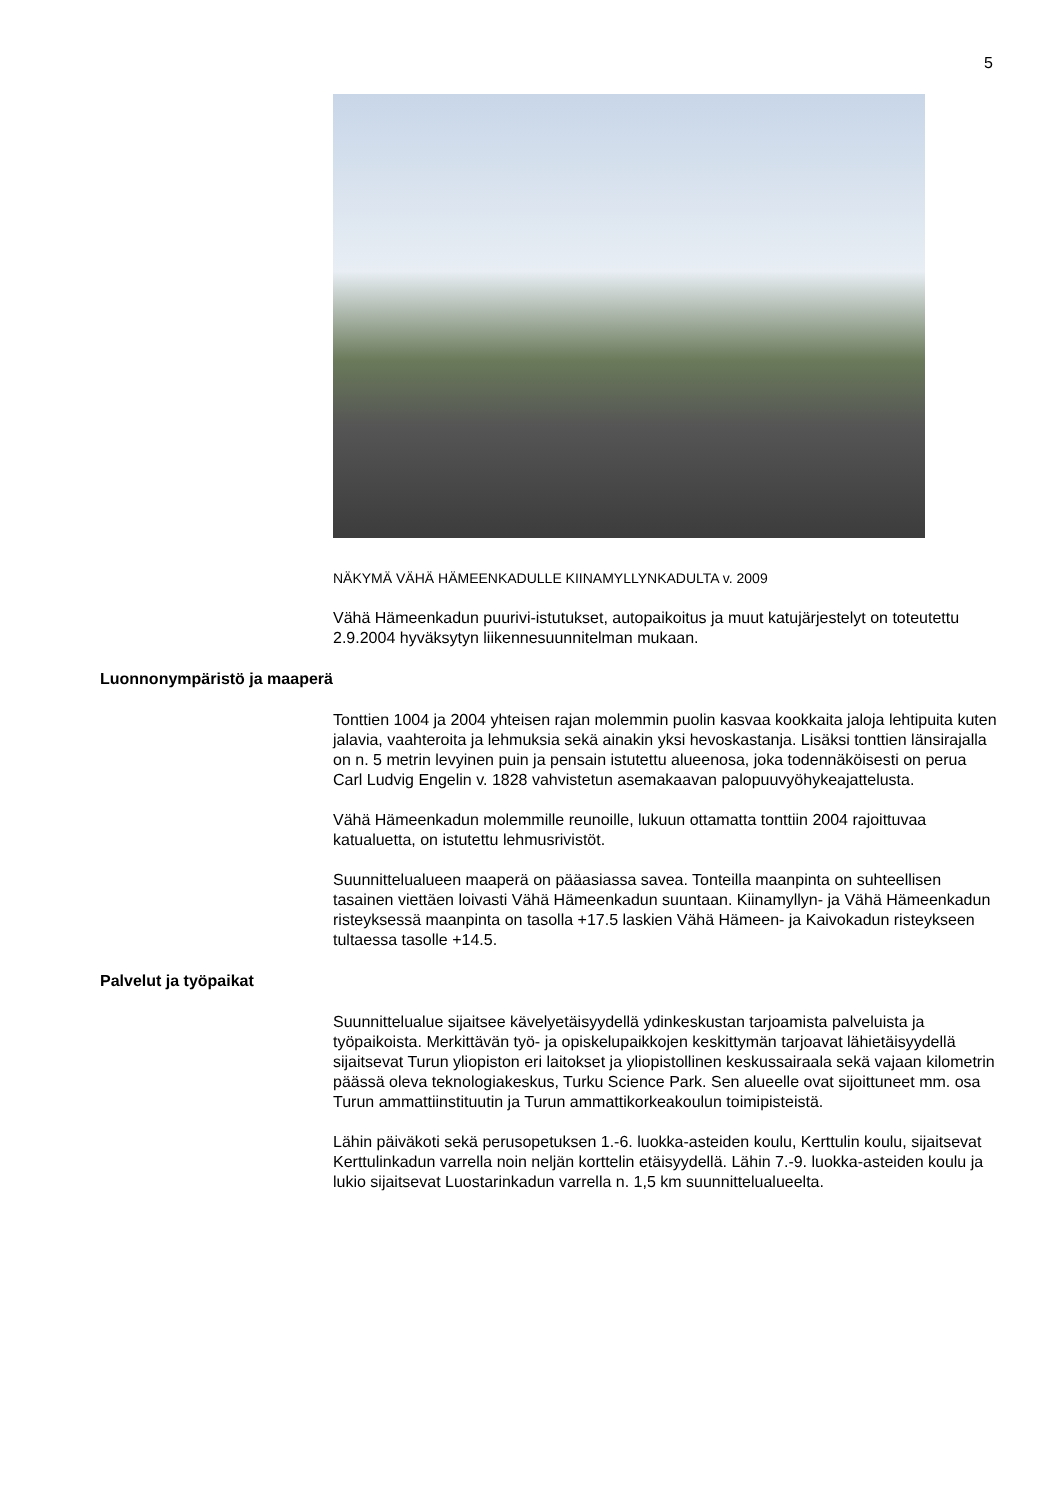5
NÄKYMÄ VÄHÄ HÄMEENKADULLE KIINAMYLLYNKADULTA v. 2009
Vähä Hämeenkadun puurivi-istutukset, autopaikoitus ja muut katujärjestelyt on toteutettu 2.9.2004 hyväksytyn liikennesuunnitelman mukaan.
Luonnonympäristö ja maaperä
Tonttien 1004 ja 2004 yhteisen rajan molemmin puolin kasvaa kookkaita ja­loja lehtipuita kuten jalavia, vaahteroita ja lehmuksia sekä ainakin yksi he­voskastanja. Lisäksi tonttien länsirajalla on n. 5 metrin levyinen puin ja pen­sain istutettu alueenosa, joka todennäköisesti on perua Carl Ludvig Engelin v. 1828 vahvistetun asemakaavan palopuuvyöhykeajattelusta.
Vähä Hämeenkadun molemmille reunoille, lukuun ottamatta tonttiin 2004 ra­joittuvaa katualuetta, on istutettu lehmusrivistöt.
Suunnittelualueen maaperä on pääasiassa savea. Tonteilla maanpinta on suhteellisen tasainen viettäen loivasti Vähä Hämeenkadun suuntaan. Kii­namyllyn- ja Vähä Hämeenkadun risteyksessä maanpinta on tasolla +17.5 laskien Vähä Hämeen- ja Kaivokadun risteykseen tultaessa tasolle +14.5.
Palvelut ja työpaikat
Suunnittelualue sijaitsee kävelyetäisyydellä ydinkeskustan tarjoamista pal­veluista ja työpaikoista. Merkittävän työ- ja opiskelupaikkojen keskittymän tarjoavat lähietäisyydellä sijaitsevat Turun yliopiston eri laitokset ja yliopistol­linen keskussairaala sekä vajaan kilometrin päässä oleva teknologiakeskus, Turku Science Park. Sen alueelle ovat sijoittuneet mm. osa Turun ammatti­instituutin ja Turun ammattikorkeakoulun toimipisteistä.
Lähin päiväkoti sekä perusopetuksen 1.-6. luokka-asteiden koulu, Kerttulin koulu, sijaitsevat Kerttulinkadun varrella noin neljän korttelin etäisyydellä. Lähin 7.-9. luokka-asteiden koulu ja lukio sijaitsevat Luostarinkadun varrella n. 1,5 km suunnittelualueelta.